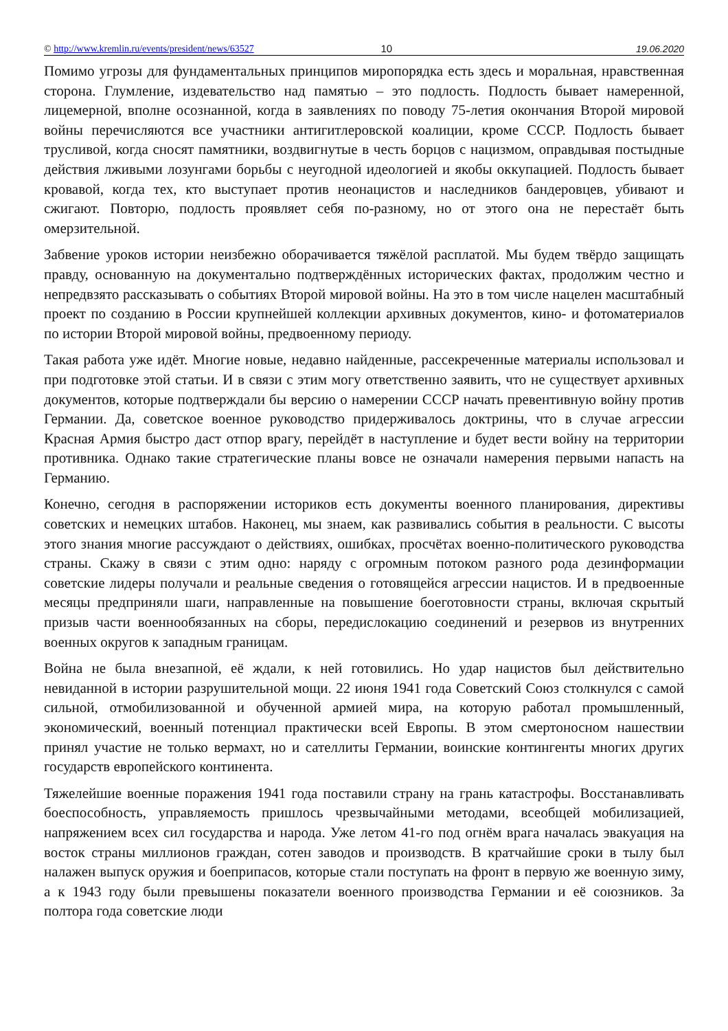© http://www.kremlin.ru/events/president/news/63527 10 19.06.2020
Помимо угрозы для фундаментальных принципов миропорядка есть здесь и моральная, нравственная сторона. Глумление, издевательство над памятью – это подлость. Подлость бывает намеренной, лицемерной, вполне осознанной, когда в заявлениях по поводу 75-летия окончания Второй мировой войны перечисляются все участники антигитлеровской коалиции, кроме СССР. Подлость бывает трусливой, когда сносят памятники, воздвигнутые в честь борцов с нацизмом, оправдывая постыдные действия лживыми лозунгами борьбы с неугодной идеологией и якобы оккупацией. Подлость бывает кровавой, когда тех, кто выступает против неонацистов и наследников бандеровцев, убивают и сжигают. Повторю, подлость проявляет себя по-разному, но от этого она не перестаёт быть омерзительной.
Забвение уроков истории неизбежно оборачивается тяжёлой расплатой. Мы будем твёрдо защищать правду, основанную на документально подтверждённых исторических фактах, продолжим честно и непредвзято рассказывать о событиях Второй мировой войны. На это в том числе нацелен масштабный проект по созданию в России крупнейшей коллекции архивных документов, кино- и фотоматериалов по истории Второй мировой войны, предвоенному периоду.
Такая работа уже идёт. Многие новые, недавно найденные, рассекреченные материалы использовал и при подготовке этой статьи. И в связи с этим могу ответственно заявить, что не существует архивных документов, которые подтверждали бы версию о намерении СССР начать превентивную войну против Германии. Да, советское военное руководство придерживалось доктрины, что в случае агрессии Красная Армия быстро даст отпор врагу, перейдёт в наступление и будет вести войну на территории противника. Однако такие стратегические планы вовсе не означали намерения первыми напасть на Германию.
Конечно, сегодня в распоряжении историков есть документы военного планирования, директивы советских и немецких штабов. Наконец, мы знаем, как развивались события в реальности. С высоты этого знания многие рассуждают о действиях, ошибках, просчётах военно-политического руководства страны. Скажу в связи с этим одно: наряду с огромным потоком разного рода дезинформации советские лидеры получали и реальные сведения о готовящейся агрессии нацистов. И в предвоенные месяцы предприняли шаги, направленные на повышение боеготовности страны, включая скрытый призыв части военнообязанных на сборы, передислокацию соединений и резервов из внутренних военных округов к западным границам.
Война не была внезапной, её ждали, к ней готовились. Но удар нацистов был действительно невиданной в истории разрушительной мощи. 22 июня 1941 года Советский Союз столкнулся с самой сильной, отмобилизованной и обученной армией мира, на которую работал промышленный, экономический, военный потенциал практически всей Европы. В этом смертоносном нашествии принял участие не только вермахт, но и сателлиты Германии, воинские контингенты многих других государств европейского континента.
Тяжелейшие военные поражения 1941 года поставили страну на грань катастрофы. Восстанавливать боеспособность, управляемость пришлось чрезвычайными методами, всеобщей мобилизацией, напряжением всех сил государства и народа. Уже летом 41-го под огнём врага началась эвакуация на восток страны миллионов граждан, сотен заводов и производств. В кратчайшие сроки в тылу был налажен выпуск оружия и боеприпасов, которые стали поступать на фронт в первую же военную зиму, а к 1943 году были превышены показатели военного производства Германии и её союзников. За полтора года советские люди